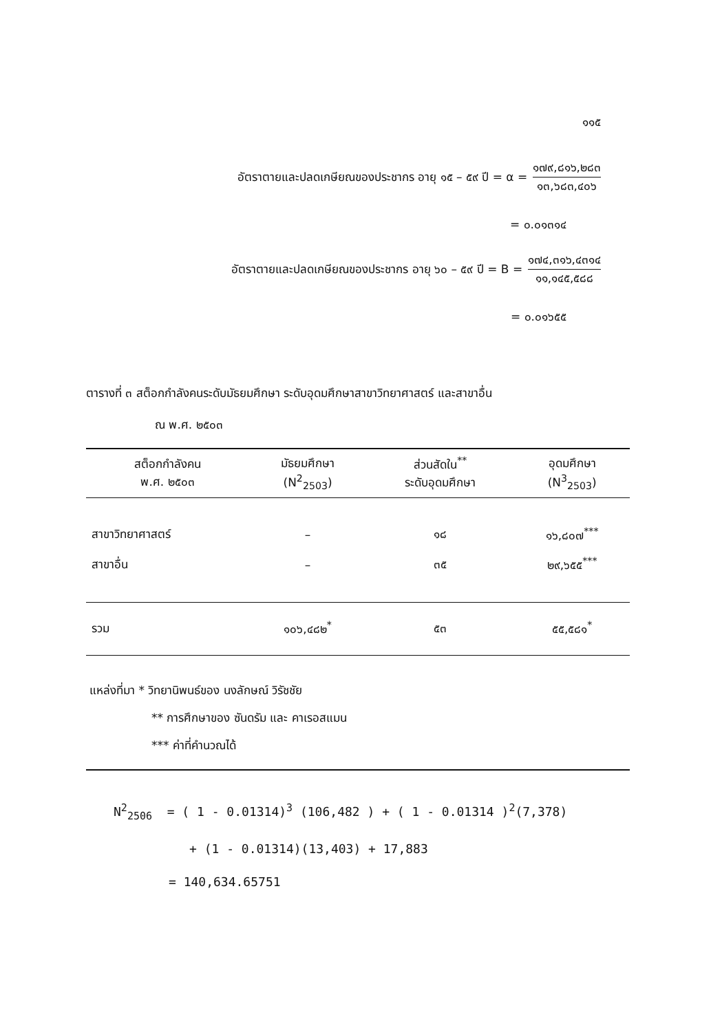๑๑๕
อัตราตายและปลดเกษียณของประชากร อายุ ๑๕ – ๕๙ ปี = α = ๑๗๙,๘๑๖,๒๘๓ ๑๓,๖๘๓,๔๐๖
= ๐.๐๑๓๑๔
อัตราตายและปลดเกษียณของประชากร อายุ ๖๐ – ๕๙ ปี = B = ๑๗๔,๓๑๖,๔๓๑๔ ๑๑,๑๔๕,๕๘๘
= ๐.๐๑๖๕๕
ตารางที่ ๓ สต็อกกำลังคนระดับมัธยมศึกษา ระดับอุดมศึกษาสาขาวิทยาศาสตร์ และสาขาอื่น
ณ พ.ศ. ๒๕๐๓
| สต็อกกำลังคน พ.ศ. ๒๕๐๓ | มัธยมศึกษา (N<sup>2</sup><sub>2503</sub>) | ส่วนสัดใน<sup>**</sup> ระดับอุดมศึกษา | อุดมศึกษา (N<sup>3</sup><sub>2503</sub>) |
| --- | --- | --- | --- |
| สาขาวิทยาศาสตร์ | – | ๑๘ | ๑๖,๘๐๗<sup>***</sup> |
| สาขาอื่น | – | ๓๕ | ๒๙,๖๕๕<sup>***</sup> |
| รวม | ๑๐๖,๔๘๒<sup>*</sup> | ๕๓ | ๕๕,๕๘๑<sup>*</sup> |
แหล่งที่มา * วิทยานิพนธ์ของ นงลักษณ์ วิรัชชัย
** การศึกษาของ ซันดรัม และ คาเรอสแมน
*** ค่าที่คำนวณได้
N<sup>2</sup><sub>2506</sub> = ( 1 - 0.01314)<sup>3</sup> (106,482 ) + ( 1 - 0.01314 )<sup>2</sup>(7,378)
+ (1 - 0.01314)(13,403) + 17,883
= 140,634.65751